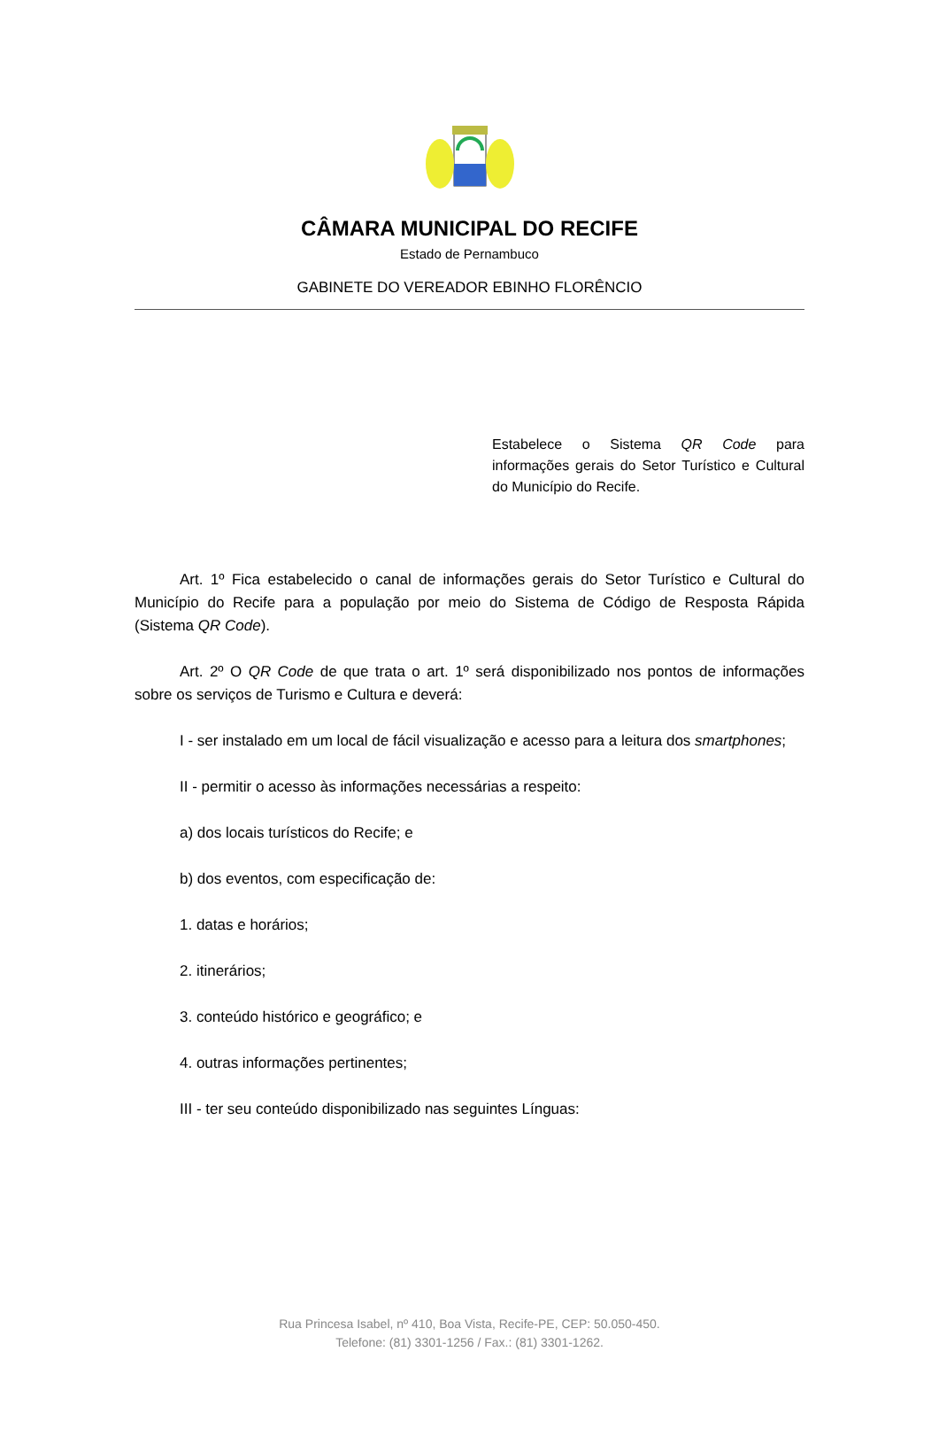CÂMARA MUNICIPAL DO RECIFE
Estado de Pernambuco
GABINETE DO VEREADOR EBINHO FLORÊNCIO
Estabelece o Sistema QR Code para informações gerais do Setor Turístico e Cultural do Município do Recife.
Art. 1º Fica estabelecido o canal de informações gerais do Setor Turístico e Cultural do Município do Recife para a população por meio do Sistema de Código de Resposta Rápida (Sistema QR Code).
Art. 2º O QR Code de que trata o art. 1º será disponibilizado nos pontos de informações sobre os serviços de Turismo e Cultura e deverá:
I - ser instalado em um local de fácil visualização e acesso para a leitura dos smartphones;
II - permitir o acesso às informações necessárias a respeito:
a) dos locais turísticos do Recife; e
b) dos eventos, com especificação de:
1. datas e horários;
2. itinerários;
3. conteúdo histórico e geográfico; e
4. outras informações pertinentes;
III - ter seu conteúdo disponibilizado nas seguintes Línguas:
Rua Princesa Isabel, nº 410, Boa Vista, Recife-PE, CEP: 50.050-450.
Telefone: (81) 3301-1256 / Fax.: (81) 3301-1262.